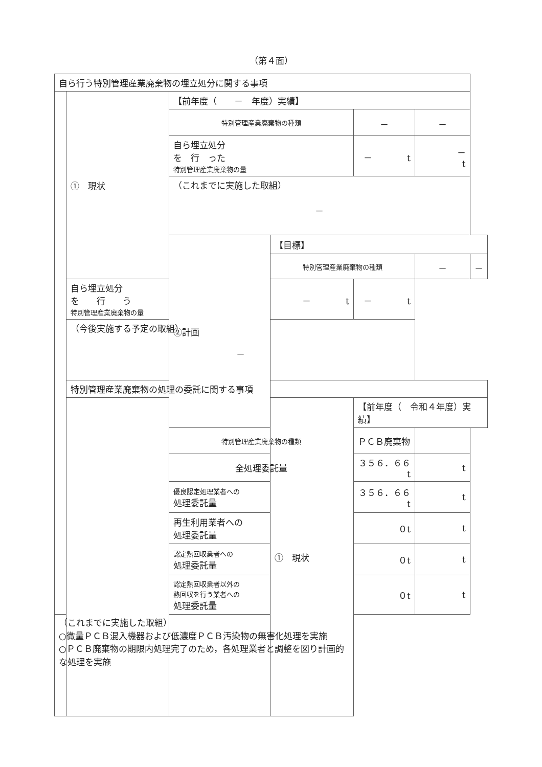（第４面）
| 自ら行う特別管理産業廃棄物の埋立処分に関する事項 | | | | | | |
| | ① 現状 | 【前年度（ － 年度）実績】 | | | | |
| | | 特別管理産業廃棄物の種類 | | － | － | |
| | | 自ら埋立処分 を 行 った 特別管理産業廃棄物の量 | | － t | － t | |
| | | （これまでに実施した取組） － | | | | |
| | | ②計画 | 【目標】 | | | |
| | | | 特別管理産業廃棄物の種類 | | － | － |
| | 自ら埋立処分 を 行 う 特別管理産業廃棄物の量 | | － t | － t | | |
| | （今後実施する予定の取組） － | | | | | |
| | 特別管理産業廃棄物の処理の委託に関する事項 | | | | | |
| | | | ① 現状 | 【前年度（ 令和４年度）実績】 | | |
| | | 特別管理産業廃棄物の種類 | | ＰＣＢ廃棄物 | | |
| | | 全処理委託量 | | ３５６．６６t | t | |
| | | 優良認定処理業者への 処理委託量 | | ３５６．６６t | t | |
| | | 再生利用業者への 処理委託量 | | ０t | t | |
| | | 認定熱回収業者への 処理委託量 | | ０t | t | |
| | | 認定熱回収業者以外の 熱回収を行う業者への 処理委託量 | | ０t | t | |
| （これまでに実施した取組） ○微量ＰＣＢ混入機器および低濃度ＰＣＢ汚染物の無害化処理を実施 ○ＰＣＢ廃棄物の期限内処理完了のため，各処理業者と調整を図り計画的な処理を実施 | | | | | | |